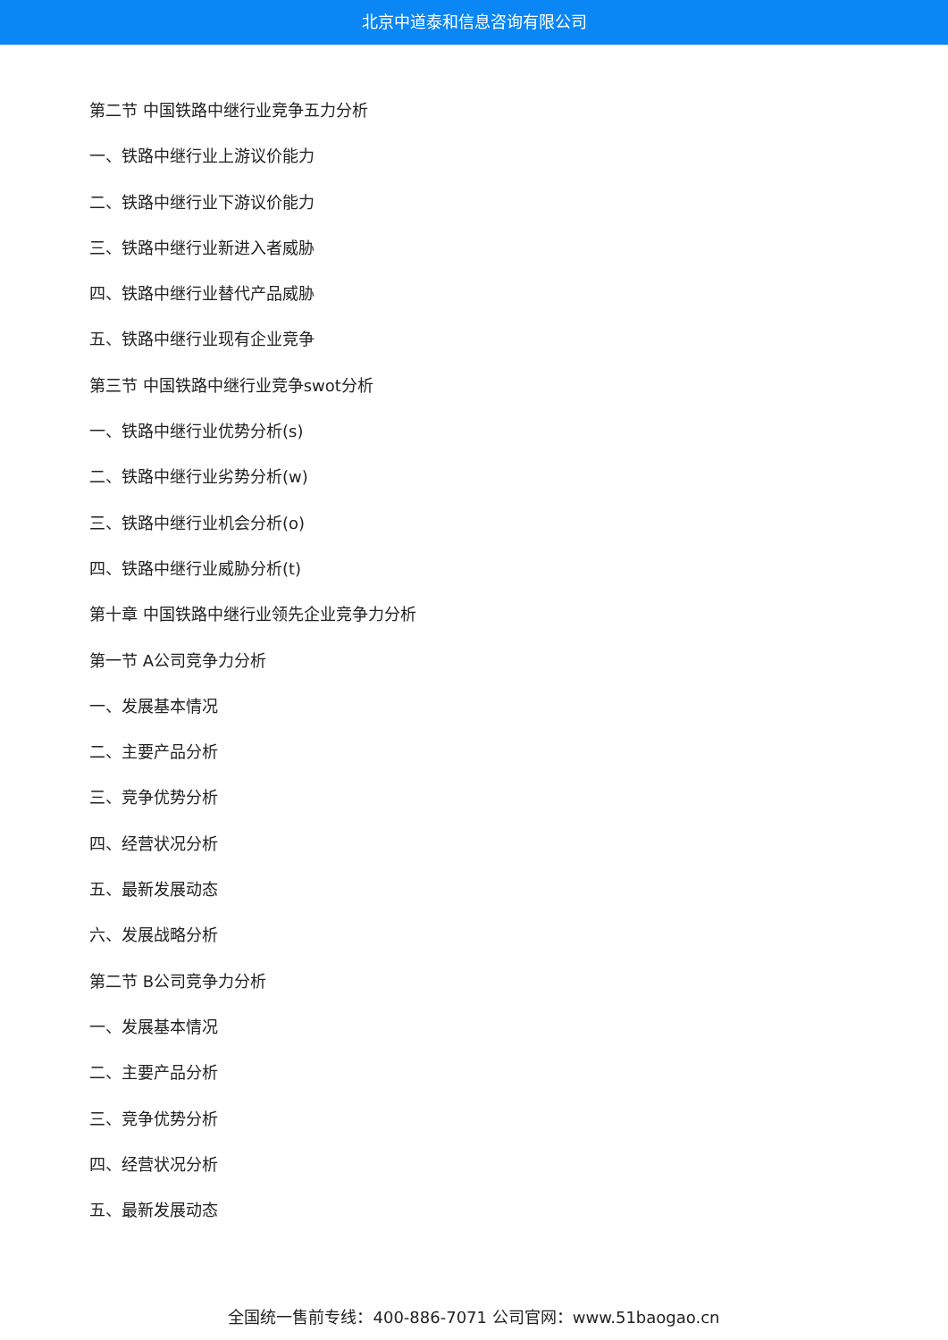北京中道泰和信息咨询有限公司
第二节 中国铁路中继行业竞争五力分析
一、铁路中继行业上游议价能力
二、铁路中继行业下游议价能力
三、铁路中继行业新进入者威胁
四、铁路中继行业替代产品威胁
五、铁路中继行业现有企业竞争
第三节 中国铁路中继行业竞争swot分析
一、铁路中继行业优势分析(s)
二、铁路中继行业劣势分析(w)
三、铁路中继行业机会分析(o)
四、铁路中继行业威胁分析(t)
第十章 中国铁路中继行业领先企业竞争力分析
第一节 A公司竞争力分析
一、发展基本情况
二、主要产品分析
三、竞争优势分析
四、经营状况分析
五、最新发展动态
六、发展战略分析
第二节 B公司竞争力分析
一、发展基本情况
二、主要产品分析
三、竞争优势分析
四、经营状况分析
五、最新发展动态
全国统一售前专线：400-886-7071 公司官网：www.51baogao.cn